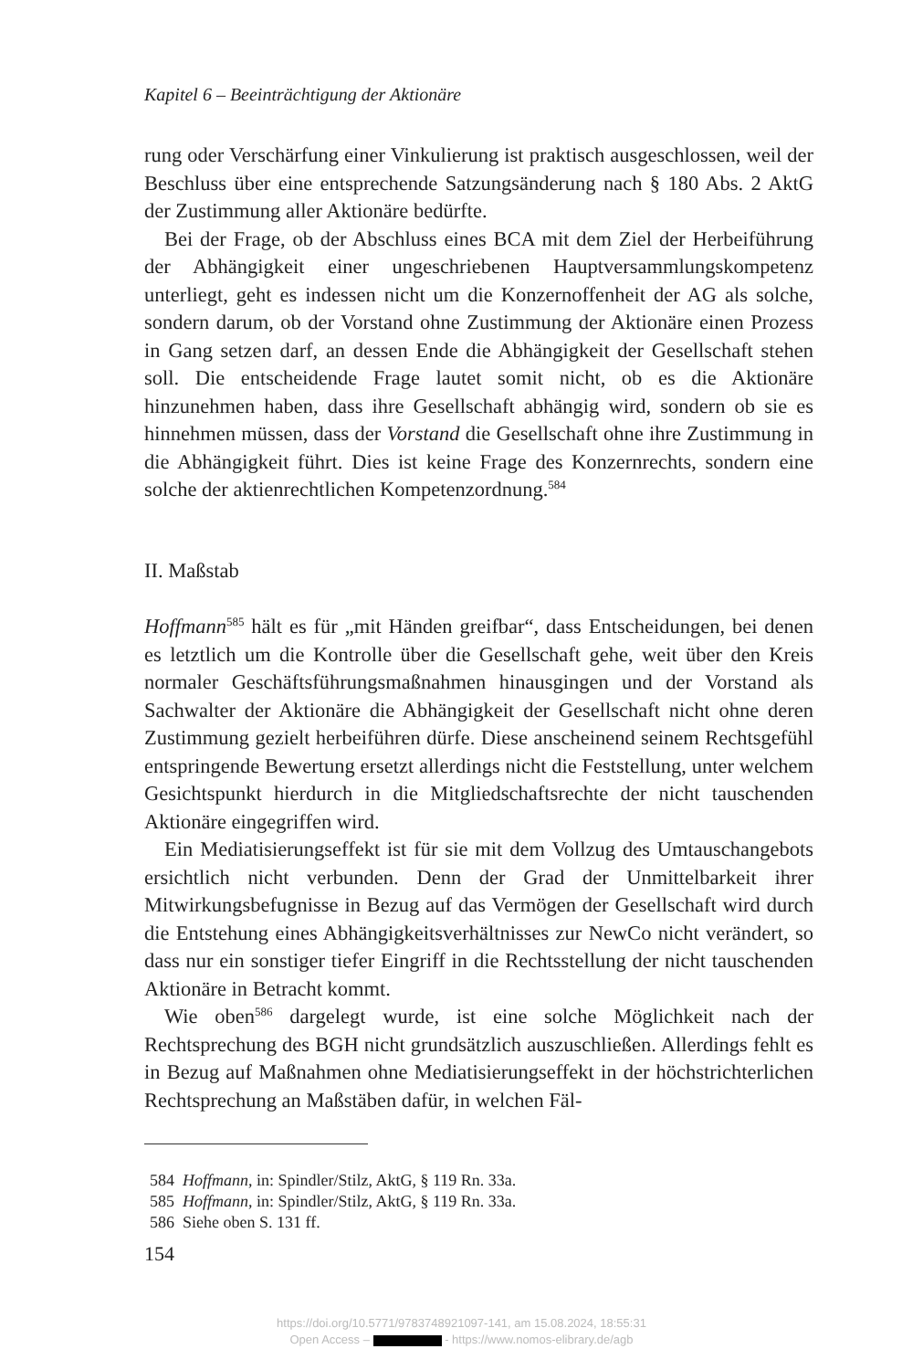Kapitel 6 – Beeinträchtigung der Aktionäre
rung oder Verschärfung einer Vinkulierung ist praktisch ausgeschlossen, weil der Beschluss über eine entsprechende Satzungsänderung nach § 180 Abs. 2 AktG der Zustimmung aller Aktionäre bedürfte.
Bei der Frage, ob der Abschluss eines BCA mit dem Ziel der Herbeiführung der Abhängigkeit einer ungeschriebenen Hauptversammlungskompetenz unterliegt, geht es indessen nicht um die Konzernoffenheit der AG als solche, sondern darum, ob der Vorstand ohne Zustimmung der Aktionäre einen Prozess in Gang setzen darf, an dessen Ende die Abhängigkeit der Gesellschaft stehen soll. Die entscheidende Frage lautet somit nicht, ob es die Aktionäre hinzunehmen haben, dass ihre Gesellschaft abhängig wird, sondern ob sie es hinnehmen müssen, dass der Vorstand die Gesellschaft ohne ihre Zustimmung in die Abhängigkeit führt. Dies ist keine Frage des Konzernrechts, sondern eine solche der aktienrechtlichen Kompetenzordnung.<sup>584</sup>
II. Maßstab
Hoffmann<sup>585</sup> hält es für „mit Händen greifbar“, dass Entscheidungen, bei denen es letztlich um die Kontrolle über die Gesellschaft gehe, weit über den Kreis normaler Geschäftsführungsmaßnahmen hinausgingen und der Vorstand als Sachwalter der Aktionäre die Abhängigkeit der Gesellschaft nicht ohne deren Zustimmung gezielt herbeiführen dürfe. Diese anscheinend seinem Rechtsgefühl entspringende Bewertung ersetzt allerdings nicht die Feststellung, unter welchem Gesichtspunkt hierdurch in die Mitgliedschaftsrechte der nicht tauschenden Aktionäre eingegriffen wird.
Ein Mediatisierungseffekt ist für sie mit dem Vollzug des Umtauschangebots ersichtlich nicht verbunden. Denn der Grad der Unmittelbarkeit ihrer Mitwirkungsbefugnisse in Bezug auf das Vermögen der Gesellschaft wird durch die Entstehung eines Abhängigkeitsverhältnisses zur NewCo nicht verändert, so dass nur ein sonstiger tiefer Eingriff in die Rechtsstellung der nicht tauschenden Aktionäre in Betracht kommt.
Wie oben<sup>586</sup> dargelegt wurde, ist eine solche Möglichkeit nach der Rechtsprechung des BGH nicht grundsätzlich auszuschließen. Allerdings fehlt es in Bezug auf Maßnahmen ohne Mediatisierungseffekt in der höchstrichterlichen Rechtsprechung an Maßstäben dafür, in welchen Fäl-
584 Hoffmann, in: Spindler/Stilz, AktG, § 119 Rn. 33a.
585 Hoffmann, in: Spindler/Stilz, AktG, § 119 Rn. 33a.
586 Siehe oben S. 131 ff.
154
https://doi.org/10.5771/9783748921097-141, am 15.08.2024, 18:55:31
Open Access – - https://www.nomos-elibrary.de/agb